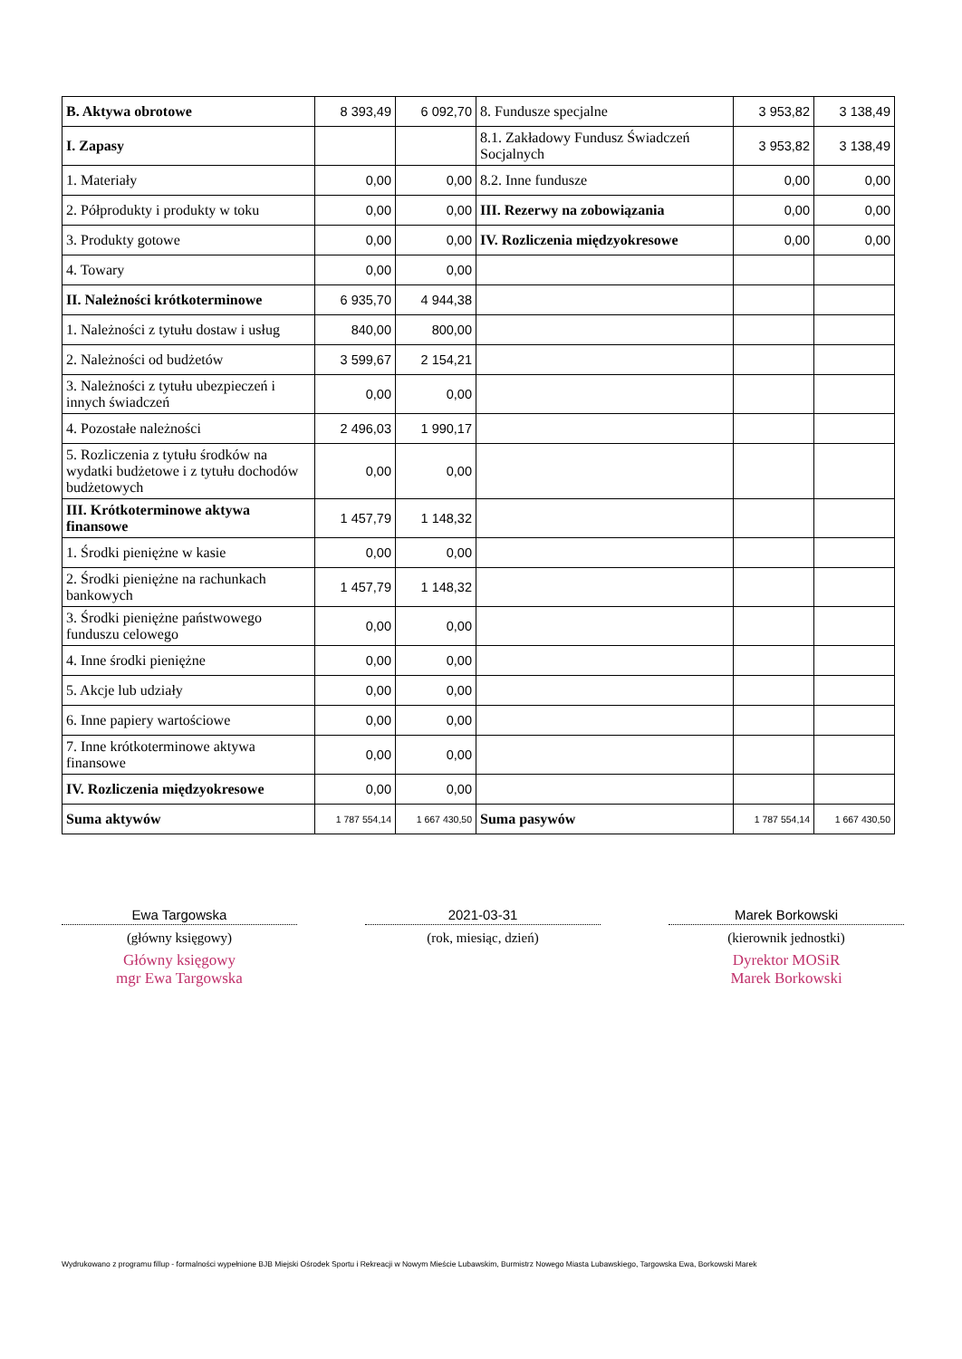| B. Aktywa obrotowe | 8 393,49 | 6 092,70 | 8. Fundusze specjalne | 3 953,82 | 3 138,49 |
| I. Zapasy | | | 8.1. Zakładowy Fundusz Świadczeń Socjalnych | 3 953,82 | 3 138,49 |
| 1. Materiały | 0,00 | 0,00 | 8.2. Inne fundusze | 0,00 | 0,00 |
| 2. Półprodukty i produkty w toku | 0,00 | 0,00 | III. Rezerwy na zobowiązania | 0,00 | 0,00 |
| 3. Produkty gotowe | 0,00 | 0,00 | IV. Rozliczenia międzyokresowe | 0,00 | 0,00 |
| 4. Towary | 0,00 | 0,00 | | | |
| II. Należności krótkoterminowe | 6 935,70 | 4 944,38 | | | |
| 1. Należności z tytułu dostaw i usług | 840,00 | 800,00 | | | |
| 2. Należności od budżetów | 3 599,67 | 2 154,21 | | | |
| 3. Należności z tytułu ubezpieczeń i innych świadczeń | 0,00 | 0,00 | | | |
| 4. Pozostałe należności | 2 496,03 | 1 990,17 | | | |
| 5. Rozliczenia z tytułu środków na wydatki budżetowe i z tytułu dochodów budżetowych | 0,00 | 0,00 | | | |
| III. Krótkoterminowe aktywa finansowe | 1 457,79 | 1 148,32 | | | |
| 1. Środki pieniężne w kasie | 0,00 | 0,00 | | | |
| 2. Środki pieniężne na rachunkach bankowych | 1 457,79 | 1 148,32 | | | |
| 3. Środki pieniężne państwowego funduszu celowego | 0,00 | 0,00 | | | |
| 4. Inne środki pieniężne | 0,00 | 0,00 | | | |
| 5. Akcje lub udziały | 0,00 | 0,00 | | | |
| 6. Inne papiery wartościowe | 0,00 | 0,00 | | | |
| 7. Inne krótkoterminowe aktywa finansowe | 0,00 | 0,00 | | | |
| IV. Rozliczenia międzyokresowe | 0,00 | 0,00 | | | |
| Suma aktywów | 1 787 554,14 | 1 667 430,50 | Suma pasywów | 1 787 554,14 | 1 667 430,50 |
Ewa Targowska
(główny księgowy)
Główny księgowy
mgr Ewa Targowska
2021-03-31
(rok, miesiąc, dzień)
Marek Borkowski
(kierownik jednostki)
Dyrektor MOSiR
Marek Borkowski
Wydrukowano z programu fillup - formalności wypełnione BJB Miejski Ośrodek Sportu i Rekreacji w Nowym Mieście Lubawskim, Burmistrz Nowego Miasta Lubawskiego, Targowska Ewa, Borkowski Marek